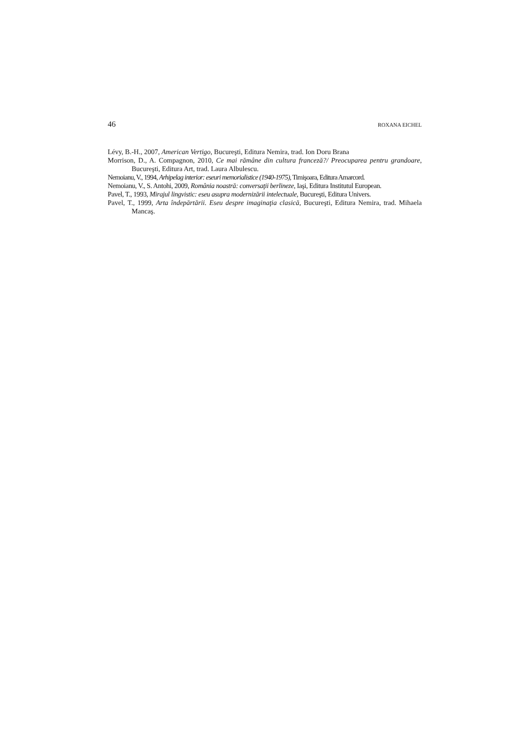46 ROXANA EICHEL
Lévy, B.-H., 2007, American Vertigo, Bucureşti, Editura Nemira, trad. Ion Doru Brana
Morrison, D., A. Compagnon, 2010, Ce mai rămâne din cultura franceză?/ Preocuparea pentru grandoare, Bucureşti, Editura Art, trad. Laura Albulescu.
Nemoianu, V., 1994, Arhipelag interior: eseuri memorialistice (1940-1975), Timişoara, Editura Amarcord.
Nemoianu, V., S. Antohi, 2009, România noastră: conversaţii berlineze, Iaşi, Editura Institutul European.
Pavel, T., 1993, Mirajul lingvistic: eseu asupra modernizării intelectuale, Bucureşti, Editura Univers.
Pavel, T., 1999, Arta îndepărtării. Eseu despre imaginaţia clasică, Bucureşti, Editura Nemira, trad. Mihaela Mancaş.